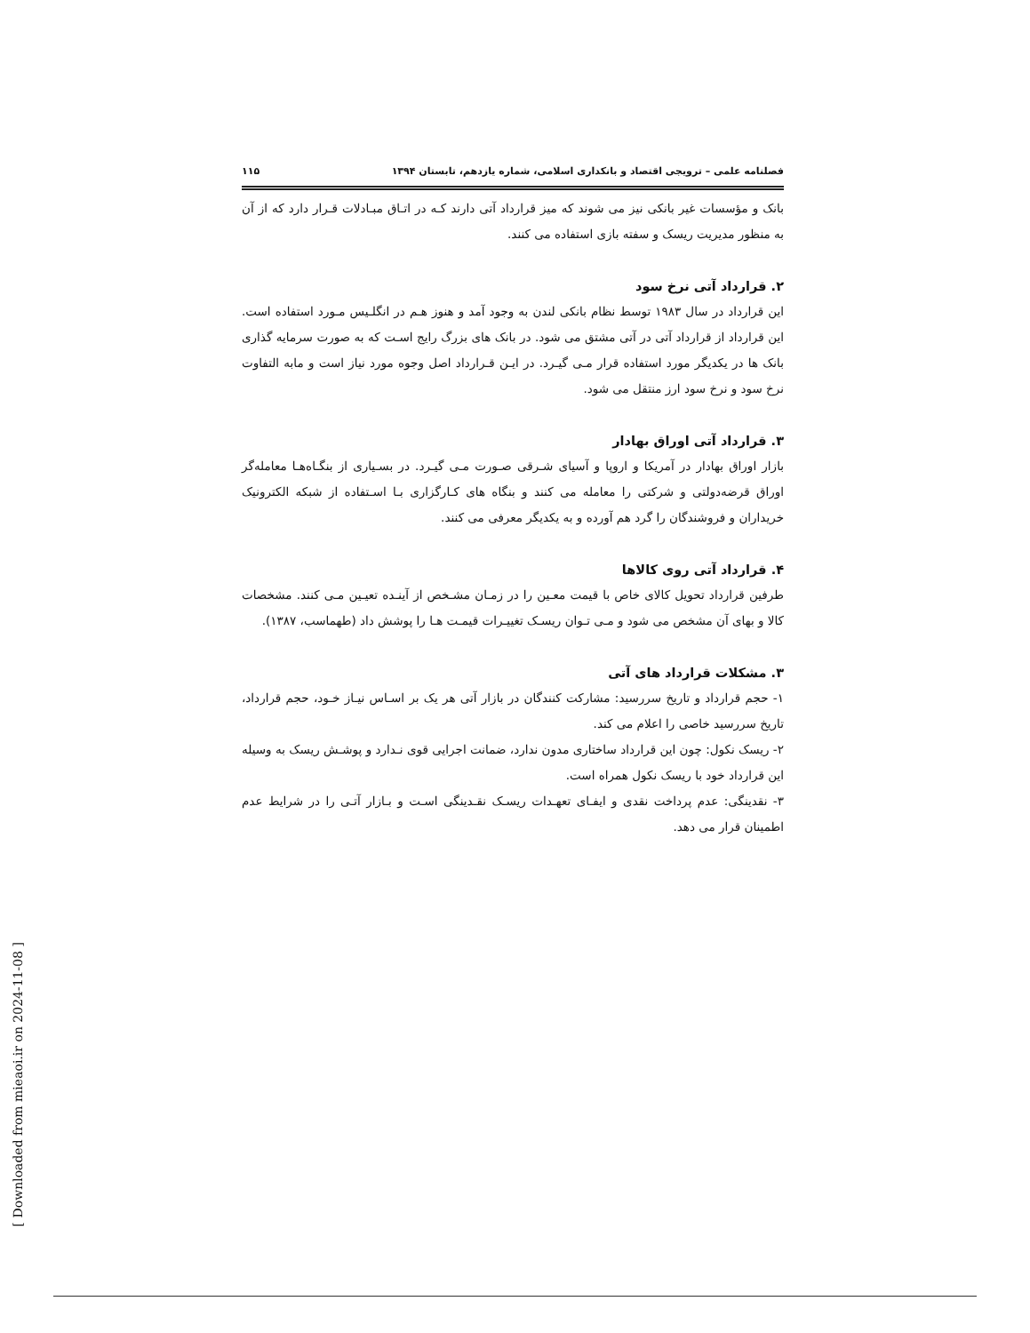فصلنامه علمی – ترویجی اقتصاد و بانکداری اسلامی، شماره یازدهم، تابستان ۱۳۹۴ ۱۱۵
بانک و مؤسسات غیر بانکی نیز می شوند که میز قرارداد آتی دارند کـه در اتـاق مبـادلات قـرار دارد که از آن به منظور مدیریت ریسک و سفته بازی استفاده می کنند.
۲. قرارداد آتی نرخ سود
این قرارداد در سال ۱۹۸۳ توسط نظام بانکی لندن به وجود آمد و هنوز هـم در انگلـیس مـورد استفاده است. این قرارداد از قرارداد آتی در آتی مشتق می شود. در بانک های بزرگ رایج اسـت که به صورت سرمایه گذاری بانک ها در یکدیگر مورد استفاده قرار مـی گیـرد. در ایـن قـرارداد اصل وجوه مورد نیاز است و مابه التفاوت نرخ سود و نرخ سود ارز منتقل می شود.
۳. قرارداد آتی اوراق بهادار
بازار اوراق بهادار در آمریکا و اروپا و آسیای شـرقی صـورت مـی گیـرد. در بسـیاری از بنگـاه‌هـا معامله‌گر اوراق قرضه‌دولتی و شرکتی را معامله می کنند و بنگاه های کـارگزاری بـا اسـتفاده از شبکه الکترونیک خریداران و فروشندگان را گرد هم آورده و به یکدیگر معرفی می کنند.
۴. قرارداد آتی روی کالاها
طرفین قرارداد تحویل کالای خاص با قیمت معـین را در زمـان مشـخص از آینـده تعیـین مـی کنند. مشخصات کالا و بهای آن مشخص می شود و مـی تـوان ریسـک تغییـرات قیمـت هـا را پوشش داد (طهماسب، ۱۳۸۷).
۳. مشکلات قرارداد های آتی
۱- حجم قرارداد و تاریخ سررسید: مشارکت کنندگان در بازار آتی هر یک بر اسـاس نیـاز خـود، حجم قرارداد، تاریخ سررسید خاصی را اعلام می کند.
۲- ریسک نکول: چون این قرارداد ساختاری مدون ندارد، ضمانت اجرایی قوی نـدارد و پوشـش ریسک به وسیله این قرارداد خود با ریسک نکول همراه است.
۳- نقدینگی: عدم پرداخت نقدی و ایفـای تعهـدات ریسـک نقـدینگی اسـت و بـازار آتـی را در شرایط عدم اطمینان قرار می دهد.
[ Downloaded from mieaoi.ir on 2024-11-08 ]